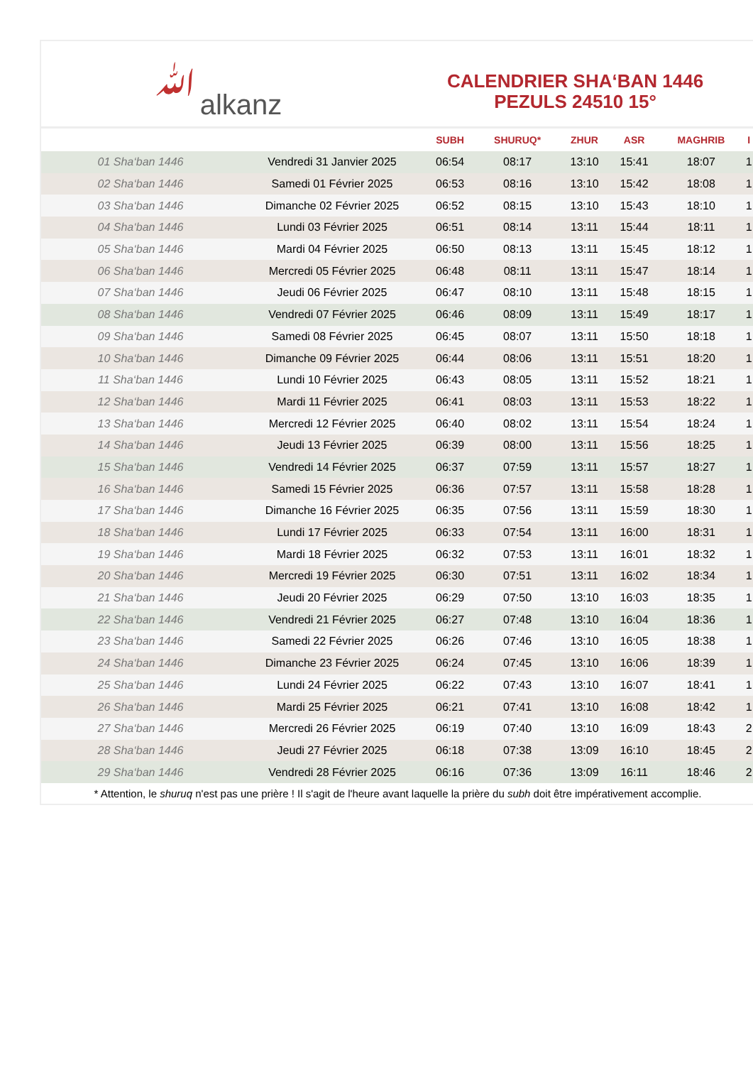ﷲalkanz
CALENDRIER SHA‘BAN 1446
PEZULS 24510 15°
| | | SUBH | SHURUQ* | ZHUR | ASR | MAGHRIB | I |
| --- | --- | --- | --- | --- | --- | --- | --- |
| 01 Sha‘ban 1446 | Vendredi 31 Janvier 2025 | 06:54 | 08:17 | 13:10 | 15:41 | 18:07 | 1 |
| 02 Sha‘ban 1446 | Samedi 01 Février 2025 | 06:53 | 08:16 | 13:10 | 15:42 | 18:08 | 1 |
| 03 Sha‘ban 1446 | Dimanche 02 Février 2025 | 06:52 | 08:15 | 13:10 | 15:43 | 18:10 | 1 |
| 04 Sha‘ban 1446 | Lundi 03 Février 2025 | 06:51 | 08:14 | 13:11 | 15:44 | 18:11 | 1 |
| 05 Sha‘ban 1446 | Mardi 04 Février 2025 | 06:50 | 08:13 | 13:11 | 15:45 | 18:12 | 1 |
| 06 Sha‘ban 1446 | Mercredi 05 Février 2025 | 06:48 | 08:11 | 13:11 | 15:47 | 18:14 | 1 |
| 07 Sha‘ban 1446 | Jeudi 06 Février 2025 | 06:47 | 08:10 | 13:11 | 15:48 | 18:15 | 1 |
| 08 Sha‘ban 1446 | Vendredi 07 Février 2025 | 06:46 | 08:09 | 13:11 | 15:49 | 18:17 | 1 |
| 09 Sha‘ban 1446 | Samedi 08 Février 2025 | 06:45 | 08:07 | 13:11 | 15:50 | 18:18 | 1 |
| 10 Sha‘ban 1446 | Dimanche 09 Février 2025 | 06:44 | 08:06 | 13:11 | 15:51 | 18:20 | 1 |
| 11 Sha‘ban 1446 | Lundi 10 Février 2025 | 06:43 | 08:05 | 13:11 | 15:52 | 18:21 | 1 |
| 12 Sha‘ban 1446 | Mardi 11 Février 2025 | 06:41 | 08:03 | 13:11 | 15:53 | 18:22 | 1 |
| 13 Sha‘ban 1446 | Mercredi 12 Février 2025 | 06:40 | 08:02 | 13:11 | 15:54 | 18:24 | 1 |
| 14 Sha‘ban 1446 | Jeudi 13 Février 2025 | 06:39 | 08:00 | 13:11 | 15:56 | 18:25 | 1 |
| 15 Sha‘ban 1446 | Vendredi 14 Février 2025 | 06:37 | 07:59 | 13:11 | 15:57 | 18:27 | 1 |
| 16 Sha‘ban 1446 | Samedi 15 Février 2025 | 06:36 | 07:57 | 13:11 | 15:58 | 18:28 | 1 |
| 17 Sha‘ban 1446 | Dimanche 16 Février 2025 | 06:35 | 07:56 | 13:11 | 15:59 | 18:30 | 1 |
| 18 Sha‘ban 1446 | Lundi 17 Février 2025 | 06:33 | 07:54 | 13:11 | 16:00 | 18:31 | 1 |
| 19 Sha‘ban 1446 | Mardi 18 Février 2025 | 06:32 | 07:53 | 13:11 | 16:01 | 18:32 | 1 |
| 20 Sha‘ban 1446 | Mercredi 19 Février 2025 | 06:30 | 07:51 | 13:11 | 16:02 | 18:34 | 1 |
| 21 Sha‘ban 1446 | Jeudi 20 Février 2025 | 06:29 | 07:50 | 13:10 | 16:03 | 18:35 | 1 |
| 22 Sha‘ban 1446 | Vendredi 21 Février 2025 | 06:27 | 07:48 | 13:10 | 16:04 | 18:36 | 1 |
| 23 Sha‘ban 1446 | Samedi 22 Février 2025 | 06:26 | 07:46 | 13:10 | 16:05 | 18:38 | 1 |
| 24 Sha‘ban 1446 | Dimanche 23 Février 2025 | 06:24 | 07:45 | 13:10 | 16:06 | 18:39 | 1 |
| 25 Sha‘ban 1446 | Lundi 24 Février 2025 | 06:22 | 07:43 | 13:10 | 16:07 | 18:41 | 1 |
| 26 Sha‘ban 1446 | Mardi 25 Février 2025 | 06:21 | 07:41 | 13:10 | 16:08 | 18:42 | 1 |
| 27 Sha‘ban 1446 | Mercredi 26 Février 2025 | 06:19 | 07:40 | 13:10 | 16:09 | 18:43 | 2 |
| 28 Sha‘ban 1446 | Jeudi 27 Février 2025 | 06:18 | 07:38 | 13:09 | 16:10 | 18:45 | 2 |
| 29 Sha‘ban 1446 | Vendredi 28 Février 2025 | 06:16 | 07:36 | 13:09 | 16:11 | 18:46 | 2 |
* Attention, le shuruq n'est pas une prière ! Il s'agit de l'heure avant laquelle la prière du subh doit être impérativement accomplie.